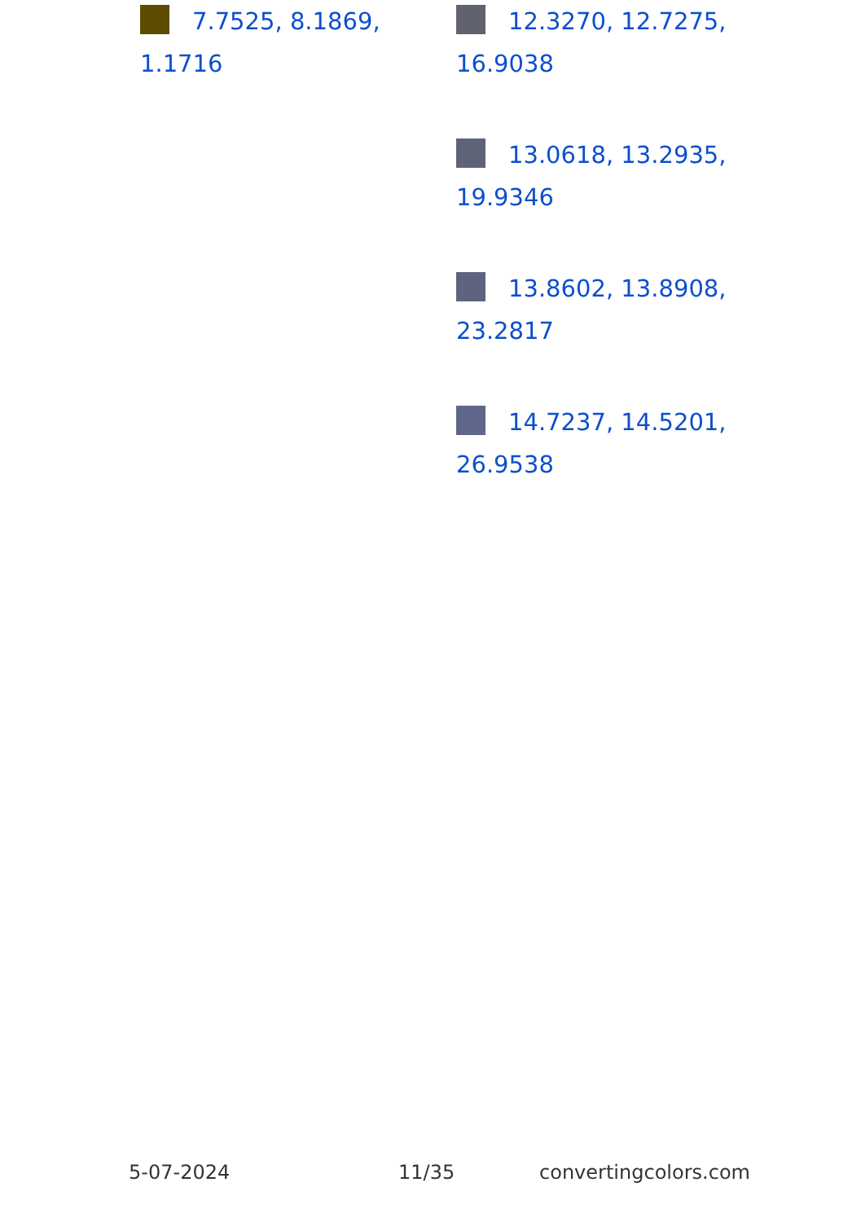7.7525, 8.1869, 1.1716
12.3270, 12.7275, 16.9038
13.0618, 13.2935, 19.9346
13.8602, 13.8908, 23.2817
14.7237, 14.5201, 26.9538
5-07-2024 11/35 convertingcolors.com